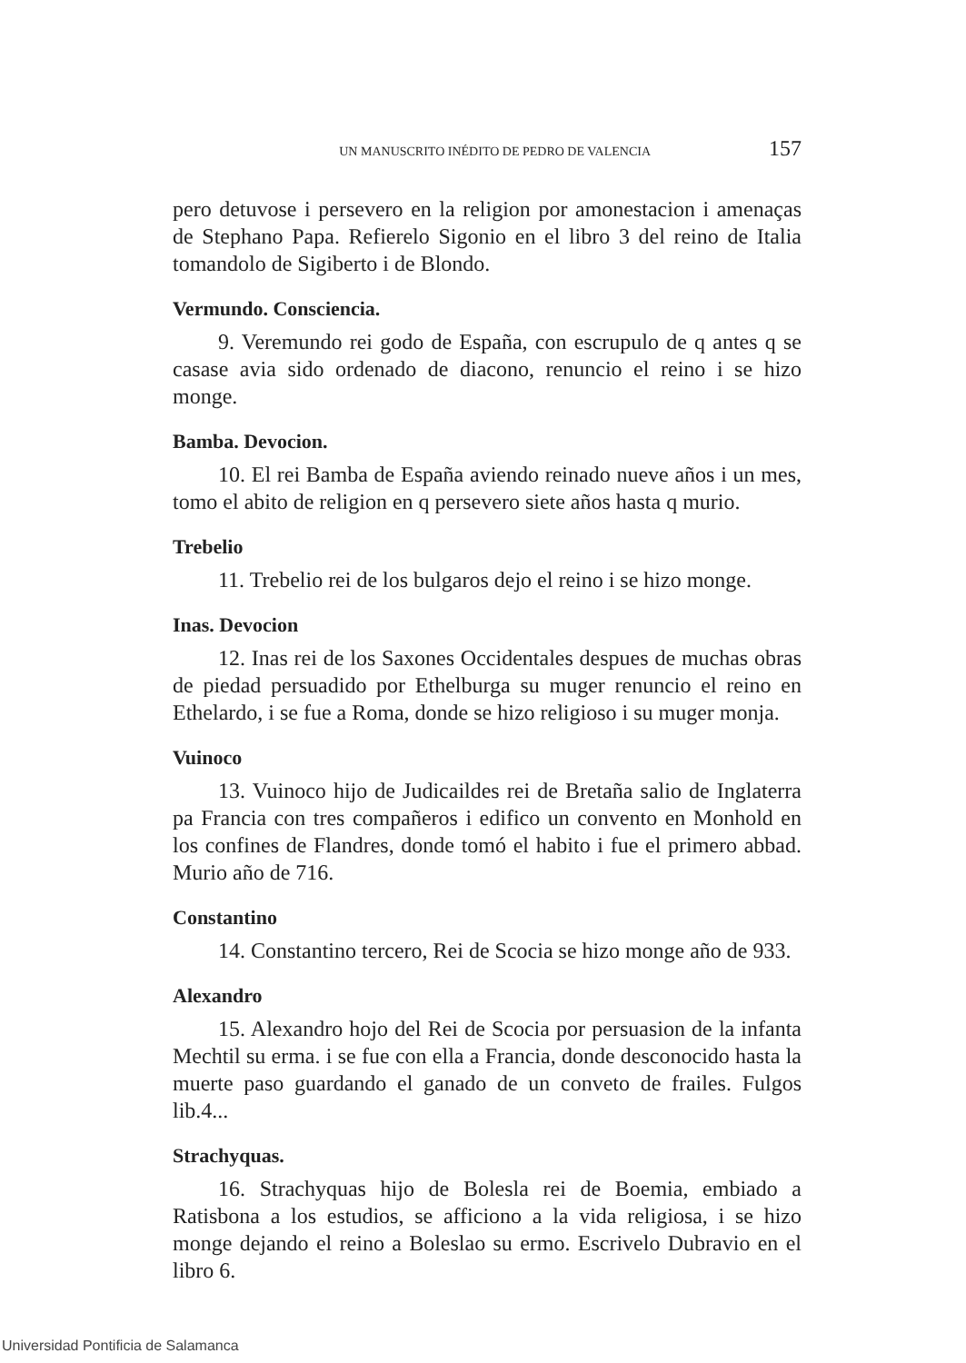UN MANUSCRITO INÉDITO DE PEDRO DE VALENCIA 157
pero detuvose i persevero en la religion por amonestacion i amenaças de Stephano Papa. Refierelo Sigonio en el libro 3 del reino de Italia tomandolo de Sigiberto i de Blondo.
Vermundo. Consciencia.
9. Veremundo rei godo de España, con escrupulo de q antes q se casase avia sido ordenado de diacono, renuncio el reino i se hizo monge.
Bamba. Devocion.
10. El rei Bamba de España aviendo reinado nueve años i un mes, tomo el abito de religion en q persevero siete años hasta q murio.
Trebelio
11. Trebelio rei de los bulgaros dejo el reino i se hizo monge.
Inas. Devocion
12. Inas rei de los Saxones Occidentales despues de muchas obras de piedad persuadido por Ethelburga su muger renuncio el reino en Ethelardo, i se fue a Roma, donde se hizo religioso i su muger monja.
Vuinoco
13. Vuinoco hijo de Judicaildes rei de Bretaña salio de Inglaterra pa Francia con tres compañeros i edifico un convento en Monhold en los confines de Flandres, donde tomó el habito i fue el primero abbad. Murio año de 716.
Constantino
14. Constantino tercero, Rei de Scocia se hizo monge año de 933.
Alexandro
15. Alexandro hojo del Rei de Scocia por persuasion de la infanta Mechtil su erma. i se fue con ella a Francia, donde desconocido hasta la muerte paso guardando el ganado de un conveto de frailes. Fulgos lib.4...
Strachyquas.
16. Strachyquas hijo de Bolesla rei de Boemia, embiado a Ratisbona a los estudios, se afficiono a la vida religiosa, i se hizo monge dejando el reino a Boleslao su ermo. Escrivelo Dubravio en el libro 6.
Universidad Pontificia de Salamanca